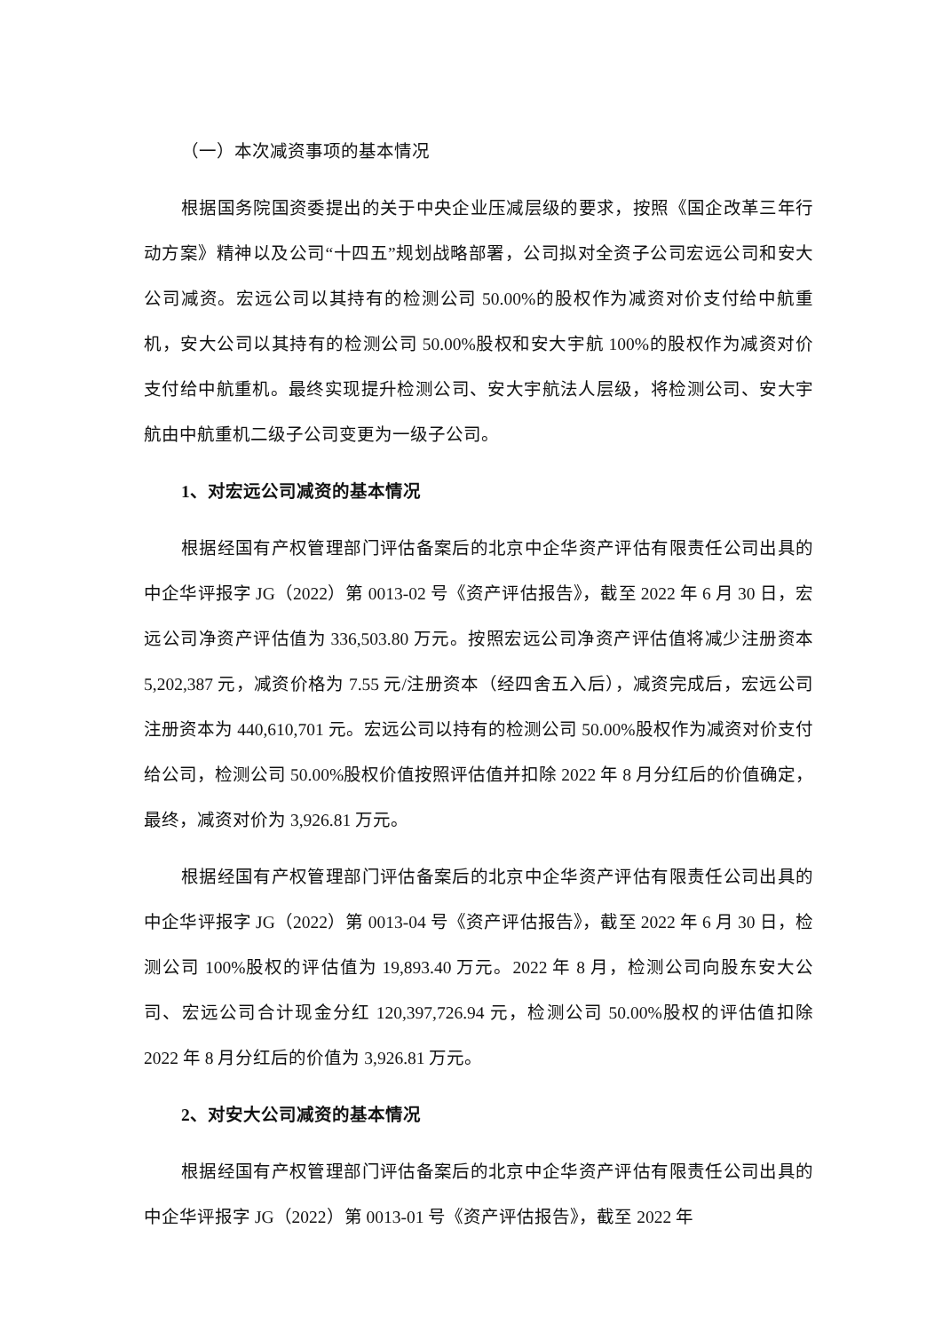（一）本次减资事项的基本情况
根据国务院国资委提出的关于中央企业压减层级的要求，按照《国企改革三年行动方案》精神以及公司“十四五”规划战略部署，公司拟对全资子公司宏远公司和安大公司减资。宏远公司以其持有的检测公司 50.00%的股权作为减资对价支付给中航重机，安大公司以其持有的检测公司 50.00%股权和安大宇航 100%的股权作为减资对价支付给中航重机。最终实现提升检测公司、安大宇航法人层级，将检测公司、安大宇航由中航重机二级子公司变更为一级子公司。
1、对宏远公司减资的基本情况
根据经国有产权管理部门评估备案后的北京中企华资产评估有限责任公司出具的中企华评报字 JG（2022）第 0013-02 号《资产评估报告》，截至 2022 年 6 月 30 日，宏远公司净资产评估值为 336,503.80 万元。按照宏远公司净资产评估值将减少注册资本 5,202,387 元，减资价格为 7.55 元/注册资本（经四舍五入后），减资完成后，宏远公司注册资本为 440,610,701 元。宏远公司以持有的检测公司 50.00%股权作为减资对价支付给公司，检测公司 50.00%股权价值按照评估值并扣除 2022 年 8 月分红后的价值确定，最终，减资对价为 3,926.81 万元。
根据经国有产权管理部门评估备案后的北京中企华资产评估有限责任公司出具的中企华评报字 JG（2022）第 0013-04 号《资产评估报告》，截至 2022 年 6 月 30 日，检测公司 100%股权的评估值为 19,893.40 万元。2022 年 8 月，检测公司向股东安大公司、宏远公司合计现金分红 120,397,726.94 元，检测公司 50.00%股权的评估值扣除 2022 年 8 月分红后的价值为 3,926.81 万元。
2、对安大公司减资的基本情况
根据经国有产权管理部门评估备案后的北京中企华资产评估有限责任公司出具的中企华评报字 JG（2022）第 0013-01 号《资产评估报告》，截至 2022 年